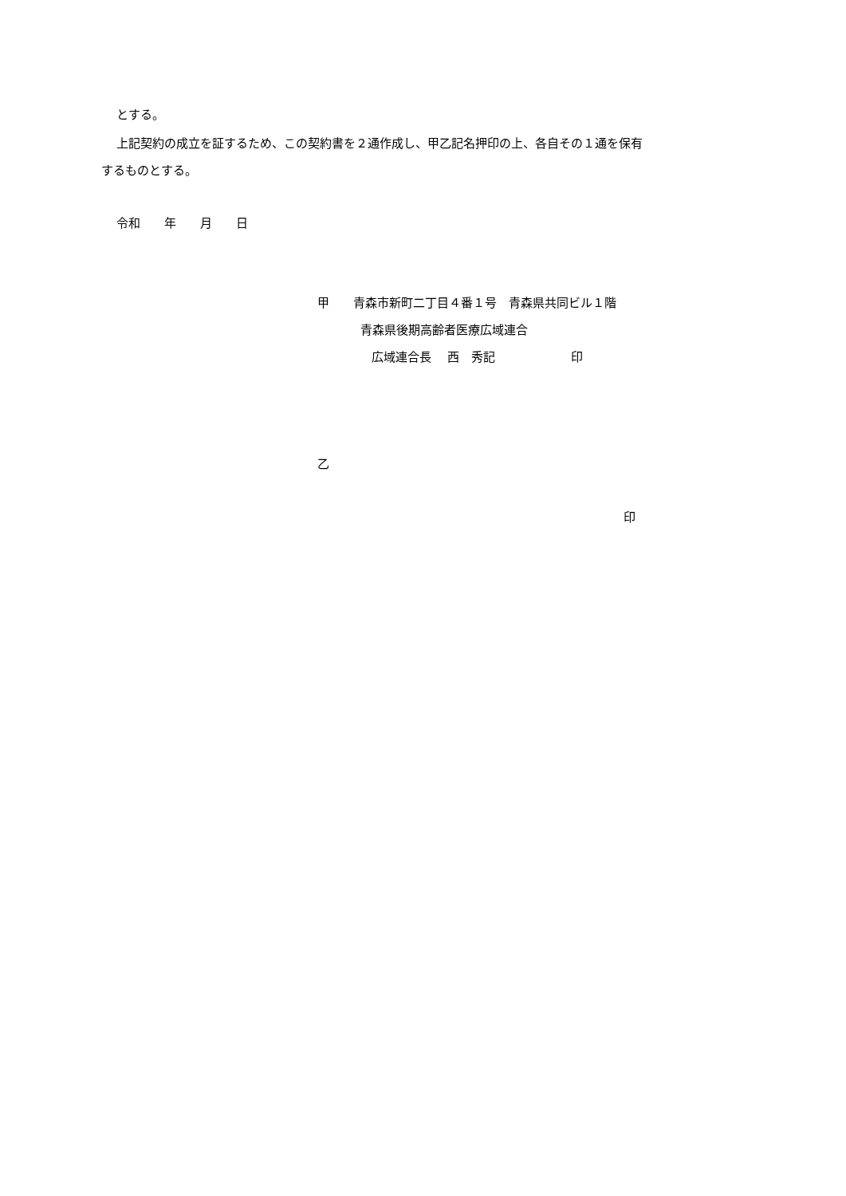とする。
上記契約の成立を証するため、この契約書を２通作成し、甲乙記名押印の上、各自その１通を保有
するものとする。
令和　　年　　月　　日
甲　　青森市新町二丁目４番１号　青森県共同ビル１階
青森県後期高齢者医療広域連合
広域連合長　 西　秀記　　　　　　 印
乙
印